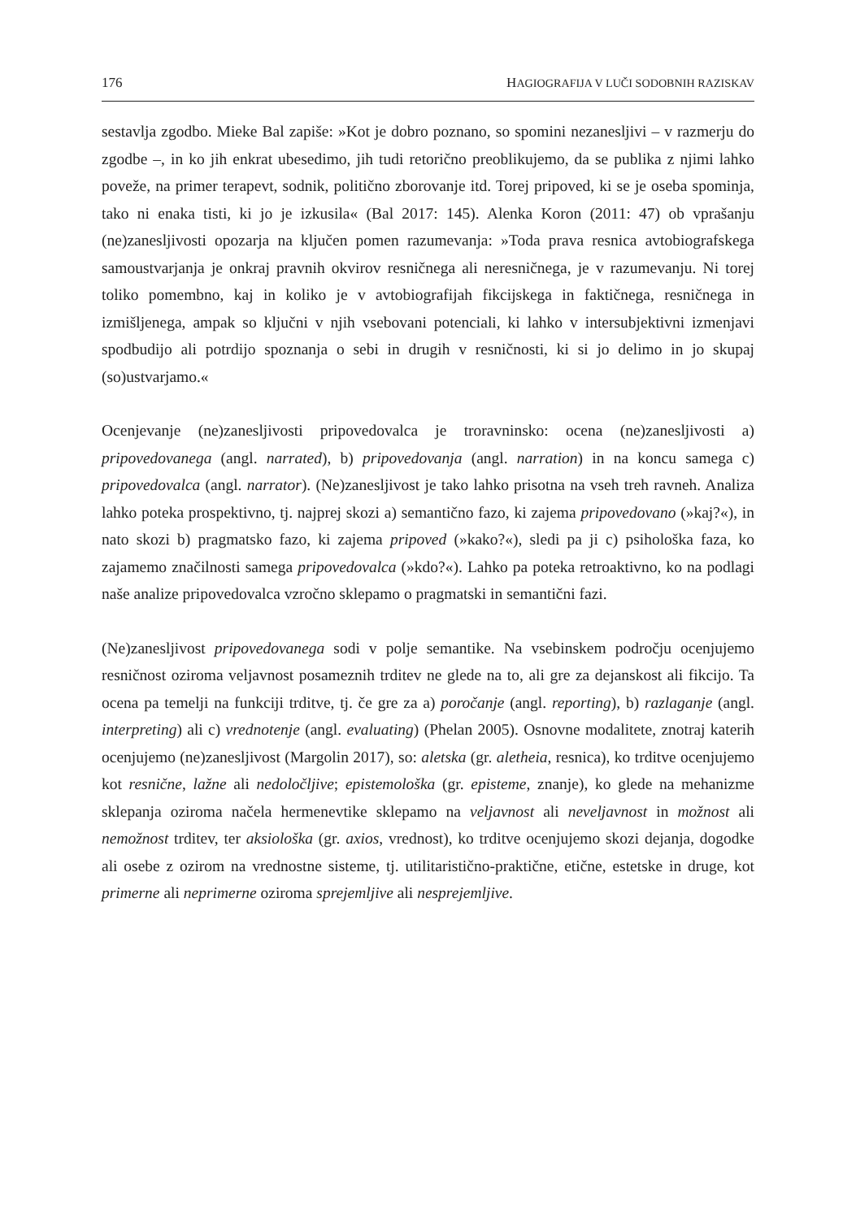176 HAGIOGRAFIJA V LUČI SODOBNIH RAZISKAV
sestavlja zgodbo. Mieke Bal zapiše: »Kot je dobro poznano, so spomini nezanesljivi – v razmerju do zgodbe –, in ko jih enkrat ubesedimo, jih tudi retorično preoblikujemo, da se publika z njimi lahko poveže, na primer terapevt, sodnik, politično zborovanje itd. Torej pripoved, ki se je oseba spominja, tako ni enaka tisti, ki jo je izkusila« (Bal 2017: 145). Alenka Koron (2011: 47) ob vprašanju (ne)zanesljivosti opozarja na ključen pomen razumevanja: »Toda prava resnica avtobiografskega samoustvarjanja je onkraj pravnih okvirov resničnega ali neresničnega, je v razumevanju. Ni torej toliko pomembno, kaj in koliko je v avtobiografijah fikcijskega in faktičnega, resničnega in izmišljenega, ampak so ključni v njih vsebovani potenciali, ki lahko v intersubjektivni izmenjavi spodbudijo ali potrdijo spoznanja o sebi in drugih v resničnosti, ki si jo delimo in jo skupaj (so)ustvarjamo.«
Ocenjevanje (ne)zanesljivosti pripovedovalca je troravninsko: ocena (ne)zanesljivosti a) pripovedovanega (angl. narrated), b) pripovedovanja (angl. narration) in na koncu samega c) pripovedovalca (angl. narrator). (Ne)zanesljivost je tako lahko prisotna na vseh treh ravneh. Analiza lahko poteka prospektivno, tj. najprej skozi a) semantično fazo, ki zajema pripovedovano (»kaj?«), in nato skozi b) pragmatsko fazo, ki zajema pripoved (»kako?«), sledi pa ji c) psihološka faza, ko zajamemo značilnosti samega pripovedovalca (»kdo?«). Lahko pa poteka retroaktivno, ko na podlagi naše analize pripovedovalca vzročno sklepamo o pragmatski in semantični fazi.
(Ne)zanesljivost pripovedovanega sodi v polje semantike. Na vsebinskem področju ocenjujemo resničnost oziroma veljavnost posameznih trditev ne glede na to, ali gre za dejanskost ali fikcijo. Ta ocena pa temelji na funkciji trditve, tj. če gre za a) poročanje (angl. reporting), b) razlaganje (angl. interpreting) ali c) vrednotenje (angl. evaluating) (Phelan 2005). Osnovne modalitete, znotraj katerih ocenjujemo (ne)zanesljivost (Margolin 2017), so: aletska (gr. aletheia, resnica), ko trditve ocenjujemo kot resnične, lažne ali nedoločljive; epistemološka (gr. episteme, znanje), ko glede na mehanizme sklepanja oziroma načela hermenevtike sklepamo na veljavnost ali neveljavnost in možnost ali nemožnost trditev, ter aksiološka (gr. axios, vrednost), ko trditve ocenjujemo skozi dejanja, dogodke ali osebe z ozirom na vrednostne sisteme, tj. utilitaristično-praktične, etične, estetske in druge, kot primerne ali neprimerne oziroma sprejemljive ali nesprejemljive.